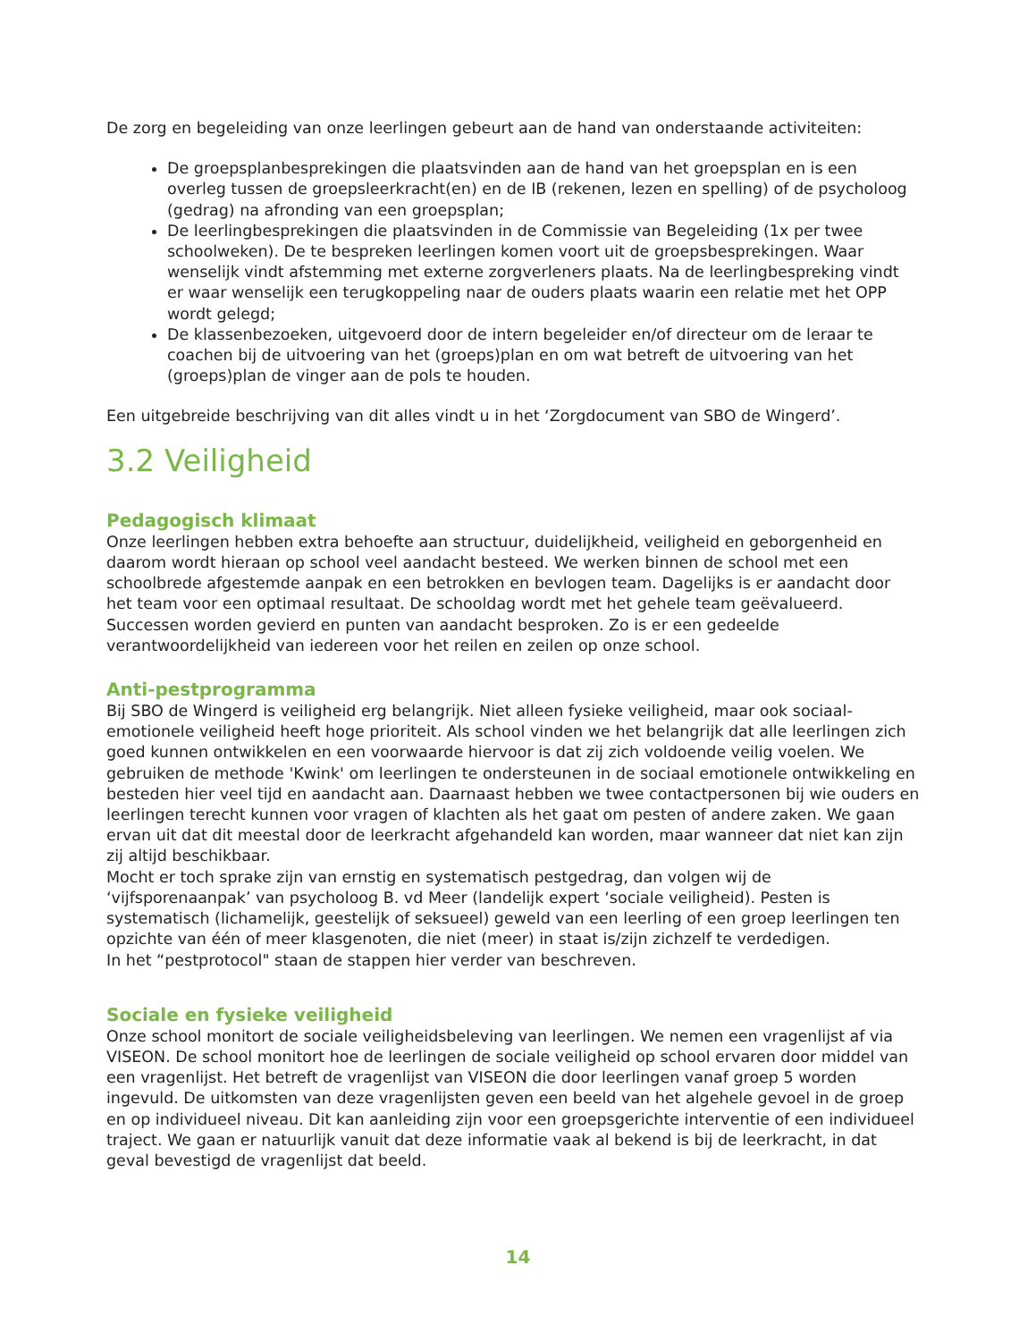De zorg en begeleiding van onze leerlingen gebeurt aan de hand van onderstaande activiteiten:
De groepsplanbesprekingen die plaatsvinden aan de hand van het groepsplan en is een overleg tussen de groepsleerkracht(en) en de IB (rekenen, lezen en spelling) of de psycholoog (gedrag) na afronding van een groepsplan;
De leerlingbesprekingen die plaatsvinden in de Commissie van Begeleiding (1x per twee schoolweken). De te bespreken leerlingen komen voort uit de groepsbesprekingen. Waar wenselijk vindt afstemming met externe zorgverleners plaats. Na de leerlingbespreking vindt er waar wenselijk een terugkoppeling naar de ouders plaats waarin een relatie met het OPP wordt gelegd;
De klassenbezoeken, uitgevoerd door de intern begeleider en/of directeur om de leraar te coachen bij de uitvoering van het (groeps)plan en om wat betreft de uitvoering van het (groeps)plan de vinger aan de pols te houden.
Een uitgebreide beschrijving van dit alles vindt u in het ‘Zorgdocument van SBO de Wingerd’.
3.2 Veiligheid
Pedagogisch klimaat
Onze leerlingen hebben extra behoefte aan structuur, duidelijkheid, veiligheid en geborgenheid en daarom wordt hieraan op school veel aandacht besteed. We werken binnen de school met een schoolbrede afgestemde aanpak en een betrokken en bevlogen team. Dagelijks is er aandacht door het team voor een optimaal resultaat. De schooldag wordt met het gehele team geëvalueerd. Successen worden gevierd en punten van aandacht besproken. Zo is er een gedeelde verantwoordelijkheid van iedereen voor het reilen en zeilen op onze school.
Anti-pestprogramma
Bij SBO de Wingerd is veiligheid erg belangrijk. Niet alleen fysieke veiligheid, maar ook sociaal-emotionele veiligheid heeft hoge prioriteit. Als school vinden we het belangrijk dat alle leerlingen zich goed kunnen ontwikkelen en een voorwaarde hiervoor is dat zij zich voldoende veilig voelen. We gebruiken de methode 'Kwink' om leerlingen te ondersteunen in de sociaal emotionele ontwikkeling en besteden hier veel tijd en aandacht aan. Daarnaast hebben we twee contactpersonen bij wie ouders en leerlingen terecht kunnen voor vragen of klachten als het gaat om pesten of andere zaken. We gaan ervan uit dat dit meestal door de leerkracht afgehandeld kan worden, maar wanneer dat niet kan zijn zij altijd beschikbaar.
Mocht er toch sprake zijn van ernstig en systematisch pestgedrag, dan volgen wij de ‘vijfsporenaanpak’ van psycholoog B. vd Meer (landelijk expert ‘sociale veiligheid). Pesten is systematisch (lichamelijk, geestelijk of seksueel) geweld van een leerling of een groep leerlingen ten opzichte van één of meer klasgenoten, die niet (meer) in staat is/zijn zichzelf te verdedigen.
In het “pestprotocol" staan de stappen hier verder van beschreven.
Sociale en fysieke veiligheid
Onze school monitort de sociale veiligheidsbeleving van leerlingen. We nemen een vragenlijst af via VISEON. De school monitort hoe de leerlingen de sociale veiligheid op school ervaren door middel van een vragenlijst. Het betreft de vragenlijst van VISEON die door leerlingen vanaf groep 5 worden ingevuld. De uitkomsten van deze vragenlijsten geven een beeld van het algehele gevoel in de groep en op individueel niveau. Dit kan aanleiding zijn voor een groepsgerichte interventie of een individueel traject. We gaan er natuurlijk vanuit dat deze informatie vaak al bekend is bij de leerkracht, in dat geval bevestigd de vragenlijst dat beeld.
14